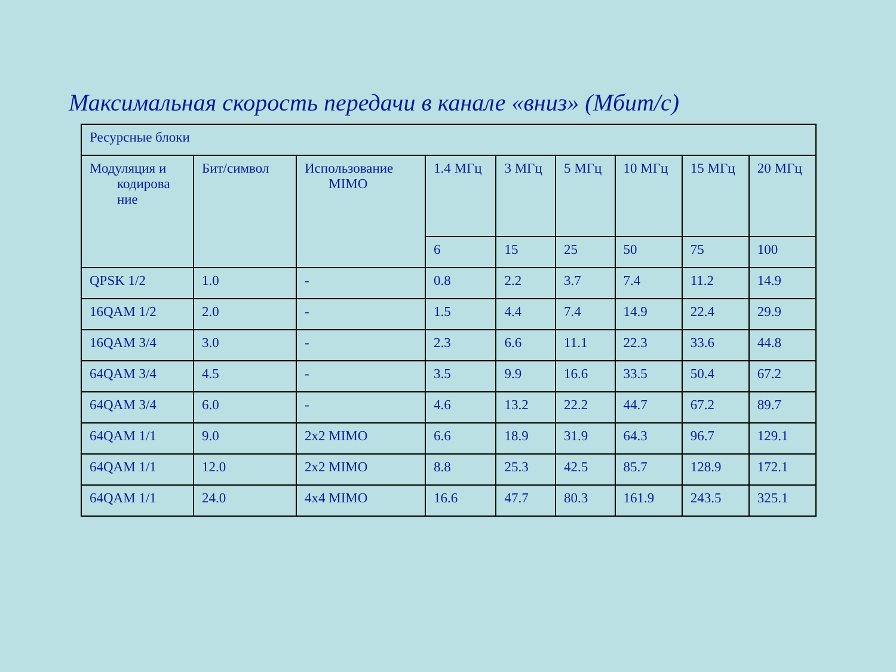Максимальная скорость передачи в канале «вниз» (Мбит/с)
| Ресурсные блоки | | | | | | | | |
| Модуляция и кодирова ние | Бит/символ | Использование MIMO | 1.4 МГц | 3 МГц | 5 МГц | 10 МГц | 15 МГц | 20 МГц |
| | | | 6 | 15 | 25 | 50 | 75 | 100 |
| QPSK 1/2 | 1.0 | - | 0.8 | 2.2 | 3.7 | 7.4 | 11.2 | 14.9 |
| 16QAM 1/2 | 2.0 | - | 1.5 | 4.4 | 7.4 | 14.9 | 22.4 | 29.9 |
| 16QAM 3/4 | 3.0 | - | 2.3 | 6.6 | 11.1 | 22.3 | 33.6 | 44.8 |
| 64QAM 3/4 | 4.5 | - | 3.5 | 9.9 | 16.6 | 33.5 | 50.4 | 67.2 |
| 64QAM 3/4 | 6.0 | - | 4.6 | 13.2 | 22.2 | 44.7 | 67.2 | 89.7 |
| 64QAM 1/1 | 9.0 | 2x2 MIMO | 6.6 | 18.9 | 31.9 | 64.3 | 96.7 | 129.1 |
| 64QAM 1/1 | 12.0 | 2x2 MIMO | 8.8 | 25.3 | 42.5 | 85.7 | 128.9 | 172.1 |
| 64QAM 1/1 | 24.0 | 4x4 MIMO | 16.6 | 47.7 | 80.3 | 161.9 | 243.5 | 325.1 |